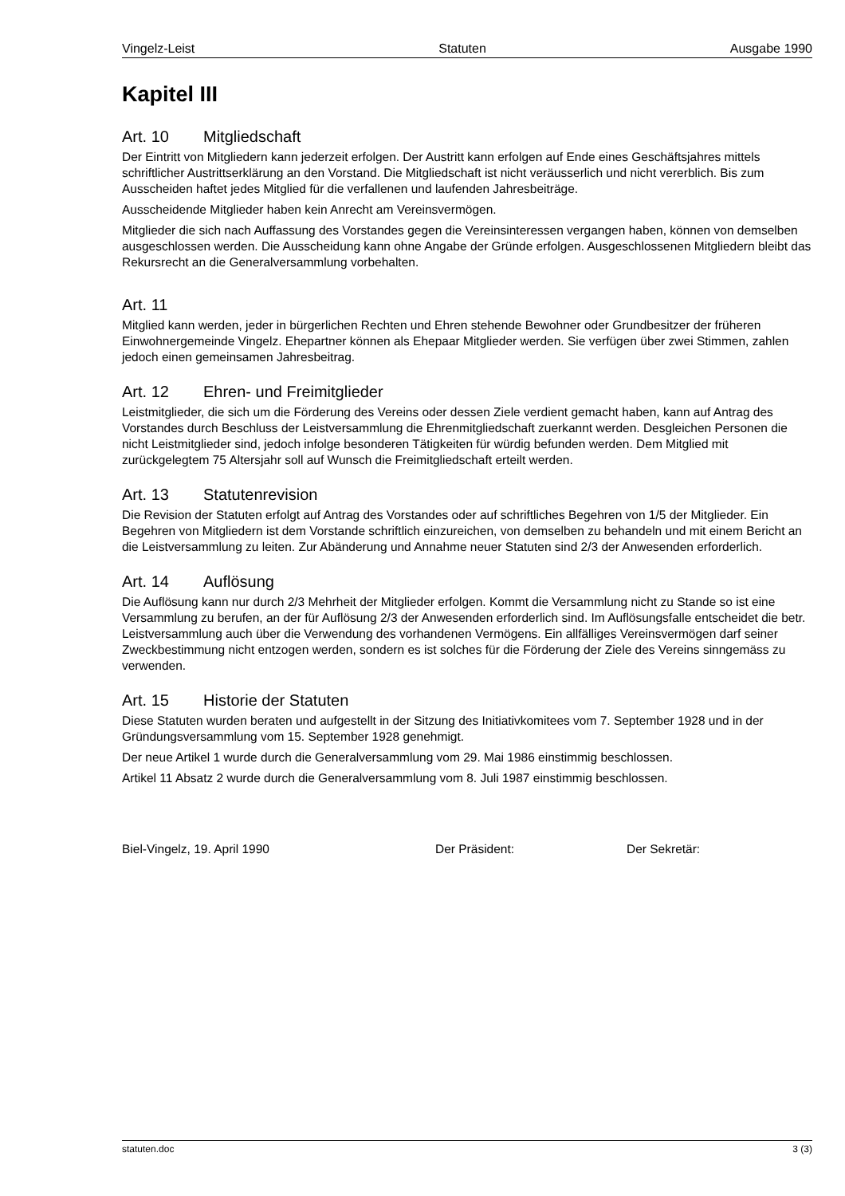Vingelz-Leist Statuten Ausgabe 1990
Kapitel III
Art. 10 Mitgliedschaft
Der Eintritt von Mitgliedern kann jederzeit erfolgen. Der Austritt kann erfolgen auf Ende eines Geschäftsjahres mittels schriftlicher Austrittserklärung an den Vorstand. Die Mitgliedschaft ist nicht veräusserlich und nicht vererblich. Bis zum Ausscheiden haftet jedes Mitglied für die verfallenen und laufenden Jahresbeiträge.
Ausscheidende Mitglieder haben kein Anrecht am Vereinsvermögen.
Mitglieder die sich nach Auffassung des Vorstandes gegen die Vereinsinteressen vergangen haben, können von demselben ausgeschlossen werden. Die Ausscheidung kann ohne Angabe der Gründe erfolgen. Ausgeschlossenen Mitgliedern bleibt das Rekursrecht an die Generalversammlung vorbehalten.
Art. 11
Mitglied kann werden, jeder in bürgerlichen Rechten und Ehren stehende Bewohner oder Grundbesitzer der früheren Einwohnergemeinde Vingelz. Ehepartner können als Ehepaar Mitglieder werden. Sie verfügen über zwei Stimmen, zahlen jedoch einen gemeinsamen Jahresbeitrag.
Art. 12 Ehren- und Freimitglieder
Leistmitglieder, die sich um die Förderung des Vereins oder dessen Ziele verdient gemacht haben, kann auf Antrag des Vorstandes durch Beschluss der Leistversammlung die Ehrenmitgliedschaft zuerkannt werden. Desgleichen Personen die nicht Leistmitglieder sind, jedoch infolge besonderen Tätigkeiten für würdig befunden werden. Dem Mitglied mit zurückgelegtem 75 Altersjahr soll auf Wunsch die Freimitgliedschaft erteilt werden.
Art. 13 Statutenrevision
Die Revision der Statuten erfolgt auf Antrag des Vorstandes oder auf schriftliches Begehren von 1/5 der Mitglieder. Ein Begehren von Mitgliedern ist dem Vorstande schriftlich einzureichen, von demselben zu behandeln und mit einem Bericht an die Leistversammlung zu leiten. Zur Abänderung und Annahme neuer Statuten sind 2/3 der Anwesenden erforderlich.
Art. 14 Auflösung
Die Auflösung kann nur durch 2/3 Mehrheit der Mitglieder erfolgen. Kommt die Versammlung nicht zu Stande so ist eine Versammlung zu berufen, an der für Auflösung 2/3 der Anwesenden erforderlich sind. Im Auflösungsfalle entscheidet die betr. Leistversammlung auch über die Verwendung des vorhandenen Vermögens. Ein allfälliges Vereinsvermögen darf seiner Zweckbestimmung nicht entzogen werden, sondern es ist solches für die Förderung der Ziele des Vereins sinngemäss zu verwenden.
Art. 15 Historie der Statuten
Diese Statuten wurden beraten und aufgestellt in der Sitzung des Initiativkomitees vom 7. September 1928 und in der Gründungsversammlung vom 15. September 1928 genehmigt.
Der neue Artikel 1 wurde durch die Generalversammlung vom 29. Mai 1986 einstimmig beschlossen.
Artikel 11 Absatz 2 wurde durch die Generalversammlung vom 8. Juli 1987 einstimmig beschlossen.
Biel-Vingelz, 19. April 1990 Der Präsident: Der Sekretär:
statuten.doc 3 (3)